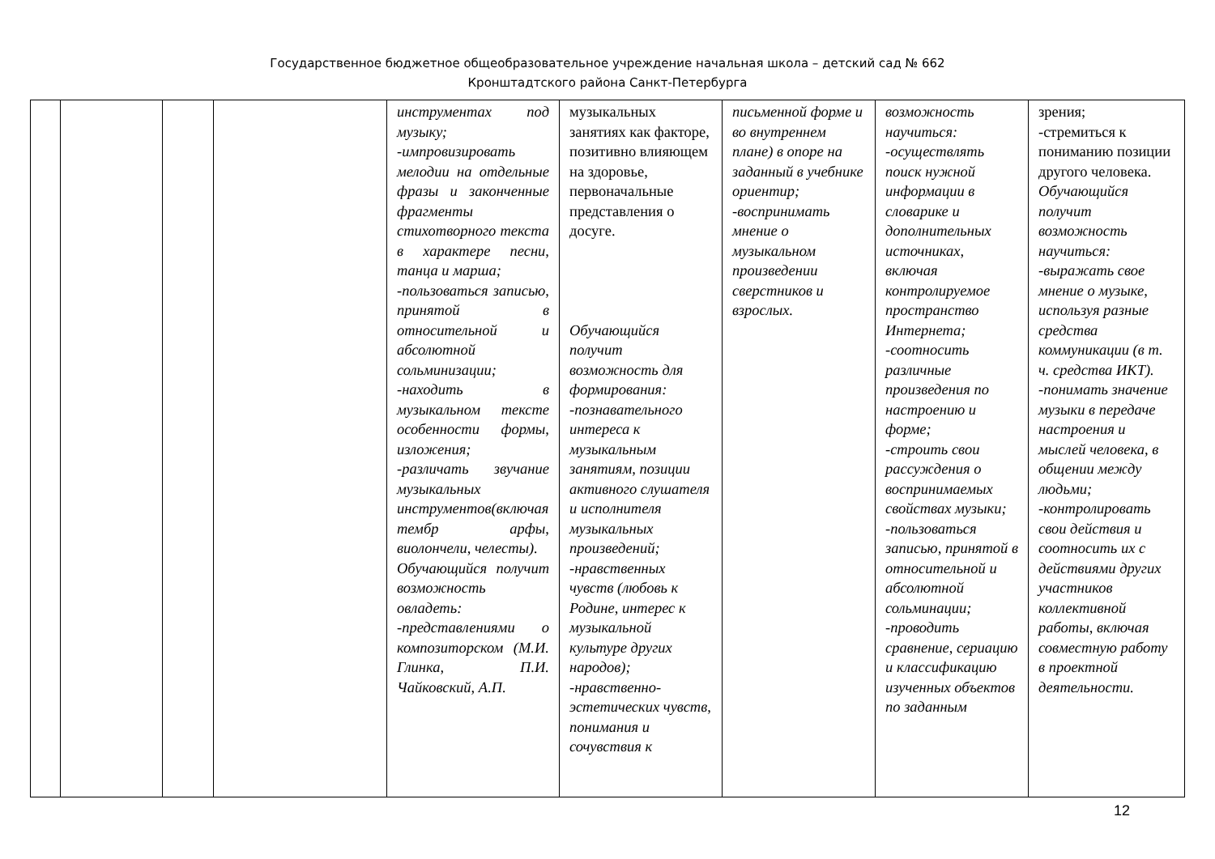Государственное бюджетное общеобразовательное учреждение начальная школа – детский сад № 662
Кронштадтского района Санкт-Петербурга
| | | | | инструментах под музыку; -импровизировать мелодии на отдельные фразы и законченные фрагменты стихотворного текста в характере песни, танца и марша; -пользоваться записью, принятой в относительной и абсолютной сольминизации; -находить в музыкальном тексте особенности формы, изложения; -различать звучание музыкальных инструментов(включая тембр арфы, виолончели, челесты). Обучающийся получит возможность овладеть: -представлениями о композиторском (М.И. Глинка, П.И. Чайковский, А.П. | музыкальных занятиях как факторе, позитивно влияющем на здоровье, первоначальные представления о досуге. Обучающийся получит возможность для формирования: -познавательного интереса к музыкальным занятиям, позиции активного слушателя и исполнителя музыкальных произведений; -нравственных чувств (любовь к Родине, интерес к музыкальной культуре других народов); -нравственно-эстетических чувств, понимания и сочувствия к | письменной форме и во внутреннем плане) в опоре на заданный в учебнике ориентир; -воспринимать мнение о музыкальном произведении сверстников и взрослых. | возможность научиться: -осуществлять поиск нужной информации в словарике и дополнительных источниках, включая контролируемое пространство Интернета; -соотносить различные произведения по настроению и форме; -строить свои рассуждения о воспринимаемых свойствах музыки; -пользоваться записью, принятой в относительной и абсолютной сольминации; -проводить сравнение, сериацию и классификацию изученных объектов по заданным | зрения; -стремиться к пониманию позиции другого человека. Обучающийся получит возможность научиться: -выражать свое мнение о музыке, используя разные средства коммуникации (в т. ч. средства ИКТ). -понимать значение музыки в передаче настроения и мыслей человека, в общении между людьми; -контролировать свои действия и соотносить их с действиями других участников коллективной работы, включая совместную работу в проектной деятельности. |
12